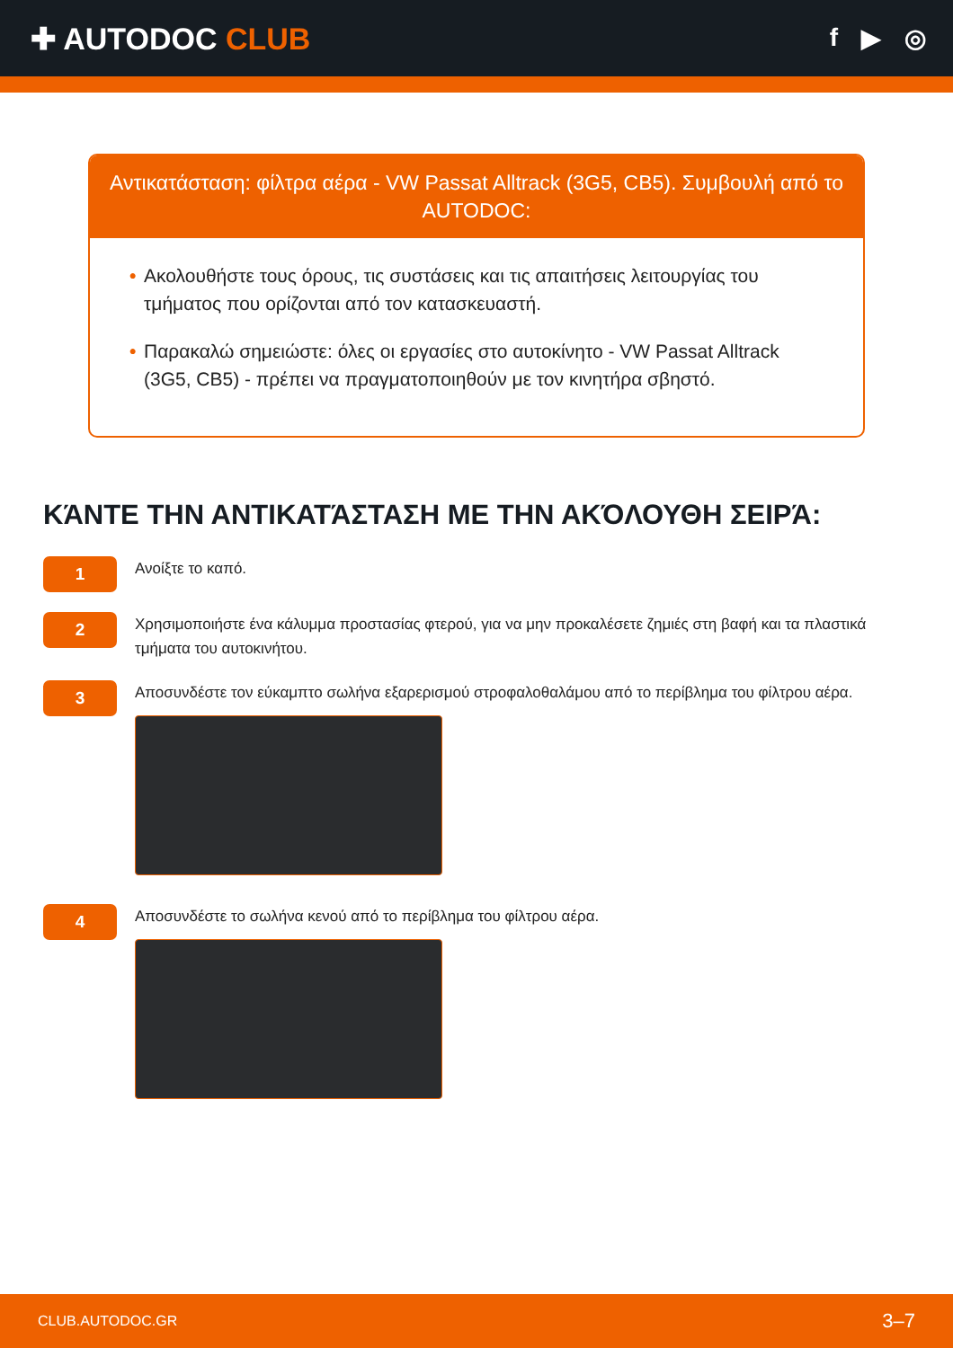✚ AUTODOC CLUB
f ▶ ◎
Αντικατάσταση: φίλτρα αέρα - VW Passat Alltrack (3G5, CB5). Συμβουλή από το AUTODOC:
• Ακολουθήστε τους όρους, τις συστάσεις και τις απαιτήσεις λειτουργίας του τμήματος που ορίζονται από τον κατασκευαστή.
• Παρακαλώ σημειώστε: όλες οι εργασίες στο αυτοκίνητο - VW Passat Alltrack (3G5, CB5) - πρέπει να πραγματοποιηθούν με τον κινητήρα σβηστό.
ΚΆΝΤΕ ΤΗΝ ΑΝΤΙΚΑΤΆΣΤΑΣΗ ΜΕ ΤΗΝ ΑΚΌΛΟΥΘΗ ΣΕΙΡΆ:
1
Ανοίξτε το καπό.
2
Χρησιμοποιήστε ένα κάλυμμα προστασίας φτερού, για να μην προκαλέσετε ζημιές στη βαφή και τα πλαστικά τμήματα του αυτοκινήτου.
3
Αποσυνδέστε τον εύκαμπτο σωλήνα εξαρερισμού στροφαλοθαλάμου από το περίβλημα του φίλτρου αέρα.
4
Αποσυνδέστε το σωλήνα κενού από το περίβλημα του φίλτρου αέρα.
CLUB.AUTODOC.GR 3–7